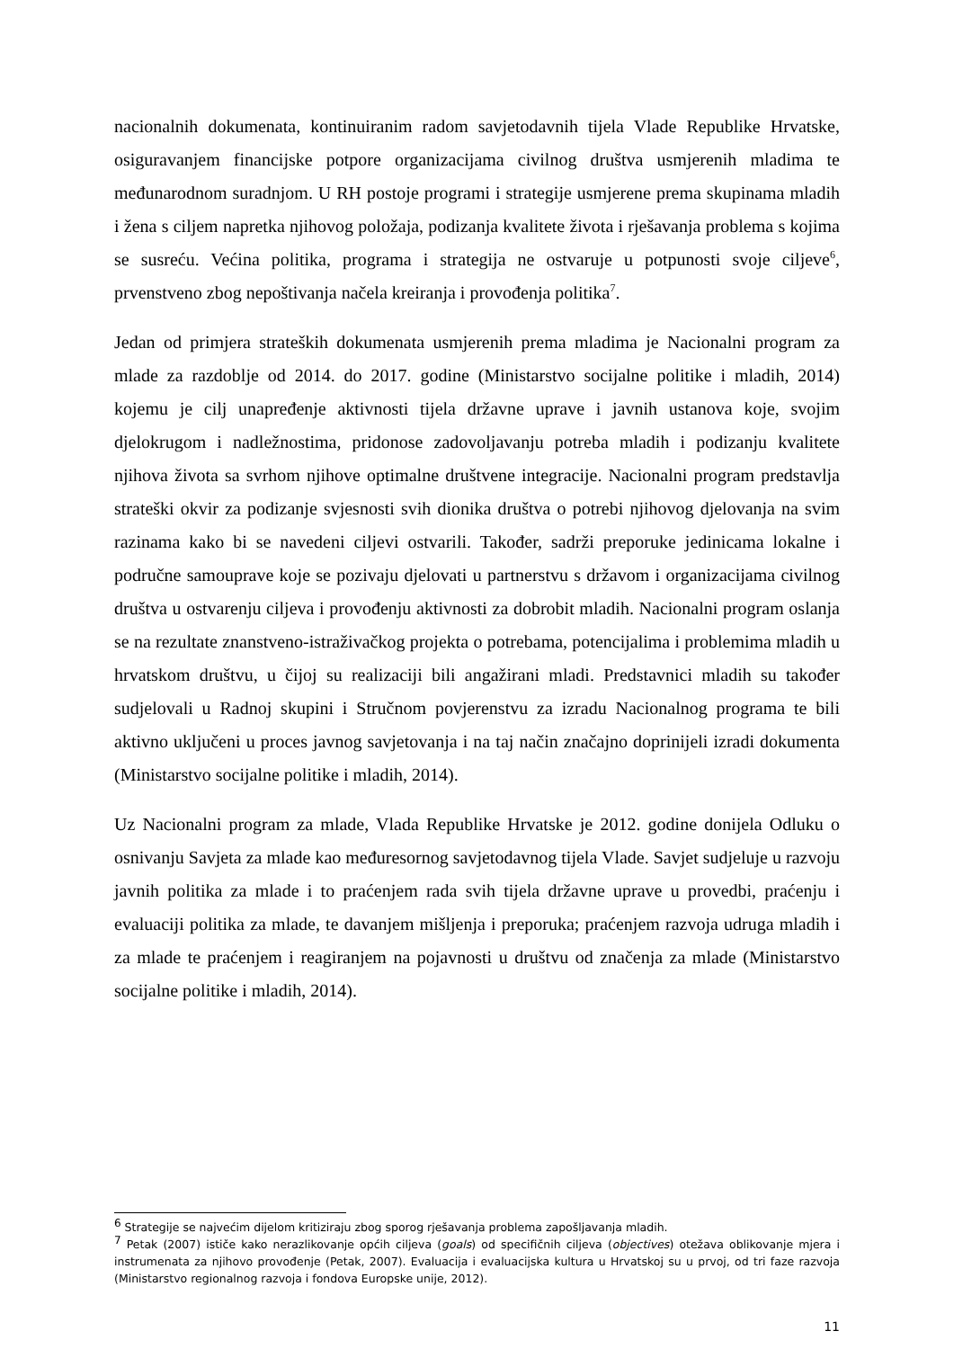nacionalnih dokumenata, kontinuiranim radom savjetodavnih tijela Vlade Republike Hrvatske, osiguravanjem financijske potpore organizacijama civilnog društva usmjerenih mladima te međunarodnom suradnjom. U RH postoje programi i strategije usmjerene prema skupinama mladih i žena s ciljem napretka njihovog položaja, podizanja kvalitete života i rješavanja problema s kojima se susreću. Većina politika, programa i strategija ne ostvaruje u potpunosti svoje ciljeve<sup>6</sup>, prvenstveno zbog nepoštivanja načela kreiranja i provođenja politika<sup>7</sup>.
Jedan od primjera strateških dokumenata usmjerenih prema mladima je Nacionalni program za mlade za razdoblje od 2014. do 2017. godine (Ministarstvo socijalne politike i mladih, 2014) kojemu je cilj unapređenje aktivnosti tijela državne uprave i javnih ustanova koje, svojim djelokrugom i nadležnostima, pridonose zadovoljavanju potreba mladih i podizanju kvalitete njihova života sa svrhom njihove optimalne društvene integracije. Nacionalni program predstavlja strateški okvir za podizanje svjesnosti svih dionika društva o potrebi njihovog djelovanja na svim razinama kako bi se navedeni ciljevi ostvarili. Također, sadrži preporuke jedinicama lokalne i područne samouprave koje se pozivaju djelovati u partnerstvu s državom i organizacijama civilnog društva u ostvarenju ciljeva i provođenju aktivnosti za dobrobit mladih. Nacionalni program oslanja se na rezultate znanstveno-istraživačkog projekta o potrebama, potencijalima i problemima mladih u hrvatskom društvu, u čijoj su realizaciji bili angažirani mladi. Predstavnici mladih su također sudjelovali u Radnoj skupini i Stručnom povjerenstvu za izradu Nacionalnog programa te bili aktivno uključeni u proces javnog savjetovanja i na taj način značajno doprinijeli izradi dokumenta (Ministarstvo socijalne politike i mladih, 2014).
Uz Nacionalni program za mlade, Vlada Republike Hrvatske je 2012. godine donijela Odluku o osnivanju Savjeta za mlade kao međuresornog savjetodavnog tijela Vlade. Savjet sudjeluje u razvoju javnih politika za mlade i to praćenjem rada svih tijela državne uprave u provedbi, praćenju i evaluaciji politika za mlade, te davanjem mišljenja i preporuka; praćenjem razvoja udruga mladih i za mlade te praćenjem i reagiranjem na pojavnosti u društvu od značenja za mlade (Ministarstvo socijalne politike i mladih, 2014).
<sup>6</sup> Strategije se najvećim dijelom kritiziraju zbog sporog rješavanja problema zapošljavanja mladih.
<sup>7</sup> Petak (2007) ističe kako nerazlikovanje općih ciljeva (goals) od specifičnih ciljeva (objectives) otežava oblikovanje mjera i instrumenata za njihovo provođenje (Petak, 2007). Evaluacija i evaluacijska kultura u Hrvatskoj su u prvoj, od tri faze razvoja (Ministarstvo regionalnog razvoja i fondova Europske unije, 2012).
11